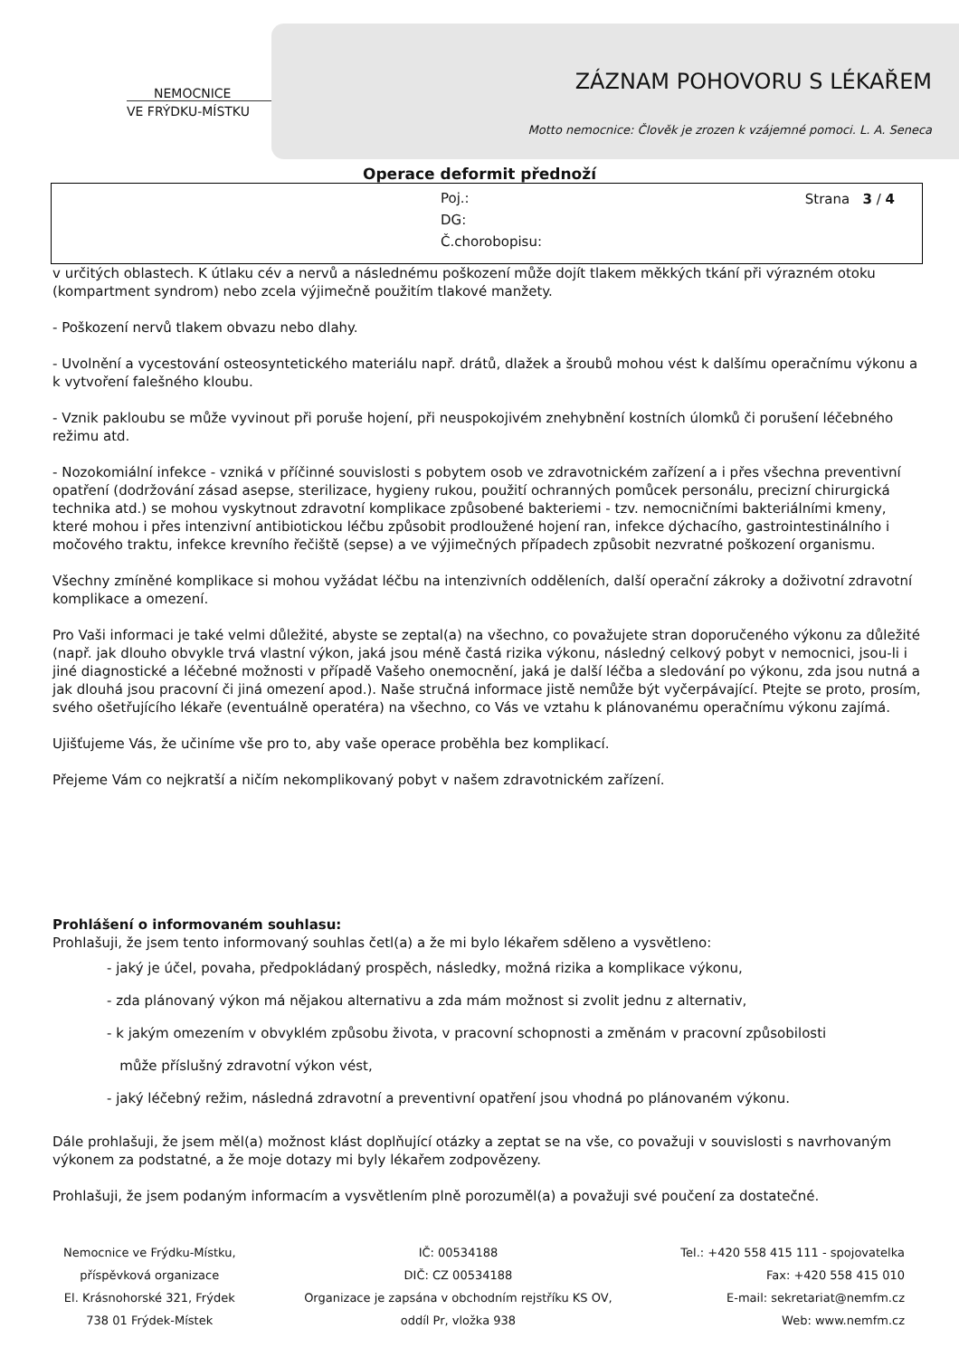NEMOCNICE
VE FRÝDKU-MÍSTKU
ZÁZNAM POHOVORU S LÉKAŘEM
Motto nemocnice: Člověk je zrozen k vzájemné pomoci. L. A. Seneca
Operace deformit přednoží
Poj.:
DG:
Č.chorobopisu:
Strana 3 / 4
v určitých oblastech. K útlaku cév a nervů a následnému poškození může dojít tlakem měkkých tkání při výrazném otoku (kompartment syndrom) nebo zcela výjimečně použitím tlakové manžety.
- Poškození nervů tlakem obvazu nebo dlahy.
- Uvolnění a vycestování osteosyntetického materiálu např. drátů, dlažek a šroubů mohou vést k dalšímu operačnímu výkonu a k vytvoření falešného kloubu.
- Vznik pakloubu se může vyvinout při poruše hojení, při neuspokojivém znehybnění kostních úlomků či porušení léčebného režimu atd.
- Nozokomiální infekce - vzniká v příčinné souvislosti s pobytem osob ve zdravotnickém zařízení a i přes všechna preventivní opatření (dodržování zásad asepse, sterilizace, hygieny rukou, použití ochranných pomůcek personálu, precizní chirurgická technika atd.) se mohou vyskytnout zdravotní komplikace způsobené bakteriemi - tzv. nemocničními bakteriálními kmeny, které mohou i přes intenzivní antibiotickou léčbu způsobit prodloužené hojení ran, infekce dýchacího, gastrointestinálního i močového traktu, infekce krevního řečiště (sepse) a ve výjimečných případech způsobit nezvratné poškození organismu.
Všechny zmíněné komplikace si mohou vyžádat léčbu na intenzivních odděleních, další operační zákroky a doživotní zdravotní komplikace a omezení.
Pro Vaši informaci je také velmi důležité, abyste se zeptal(a) na všechno, co považujete stran doporučeného výkonu za důležité (např. jak dlouho obvykle trvá vlastní výkon, jaká jsou méně častá rizika výkonu, následný celkový pobyt v nemocnici, jsou-li i jiné diagnostické a léčebné možnosti v případě Vašeho onemocnění, jaká je další léčba a sledování po výkonu, zda jsou nutná a jak dlouhá jsou pracovní či jiná omezení apod.). Naše stručná informace jistě nemůže být vyčerpávající. Ptejte se proto, prosím, svého ošetřujícího lékaře (eventuálně operatéra) na všechno, co Vás ve vztahu k plánovanému operačnímu výkonu zajímá.
Ujišťujeme Vás, že učiníme vše pro to, aby vaše operace proběhla bez komplikací.
Přejeme Vám co nejkratší a ničím nekomplikovaný pobyt v našem zdravotnickém zařízení.
Prohlášení o informovaném souhlasu:
Prohlašuji, že jsem tento informovaný souhlas četl(a) a že mi bylo lékařem sděleno a vysvětleno:
- jaký je účel, povaha, předpokládaný prospěch, následky, možná rizika a komplikace výkonu,
- zda plánovaný výkon má nějakou alternativu a zda mám možnost si zvolit jednu z alternativ,
- k jakým omezením v obvyklém způsobu života, v pracovní schopnosti a změnám v pracovní způsobilosti
může příslušný zdravotní výkon vést,
- jaký léčebný režim, následná zdravotní a preventivní opatření jsou vhodná po plánovaném výkonu.
Dále prohlašuji, že jsem měl(a) možnost klást doplňující otázky a zeptat se na vše, co považuji v souvislosti s navrhovaným výkonem za podstatné, a že moje dotazy mi byly lékařem zodpovězeny.
Prohlašuji, že jsem podaným informacím a vysvětlením plně porozuměl(a) a považuji své poučení za dostatečné.
Nemocnice ve Frýdku-Místku,
příspěvková organizace
El. Krásnohorské 321, Frýdek
738 01 Frýdek-Místek
IČ: 00534188
DIČ: CZ 00534188
Organizace je zapsána v obchodním rejstříku KS OV,
oddíl Pr, vložka 938
Tel.: +420 558 415 111 - spojovatelka
Fax: +420 558 415 010
E-mail: sekretariat@nemfm.cz
Web: www.nemfm.cz